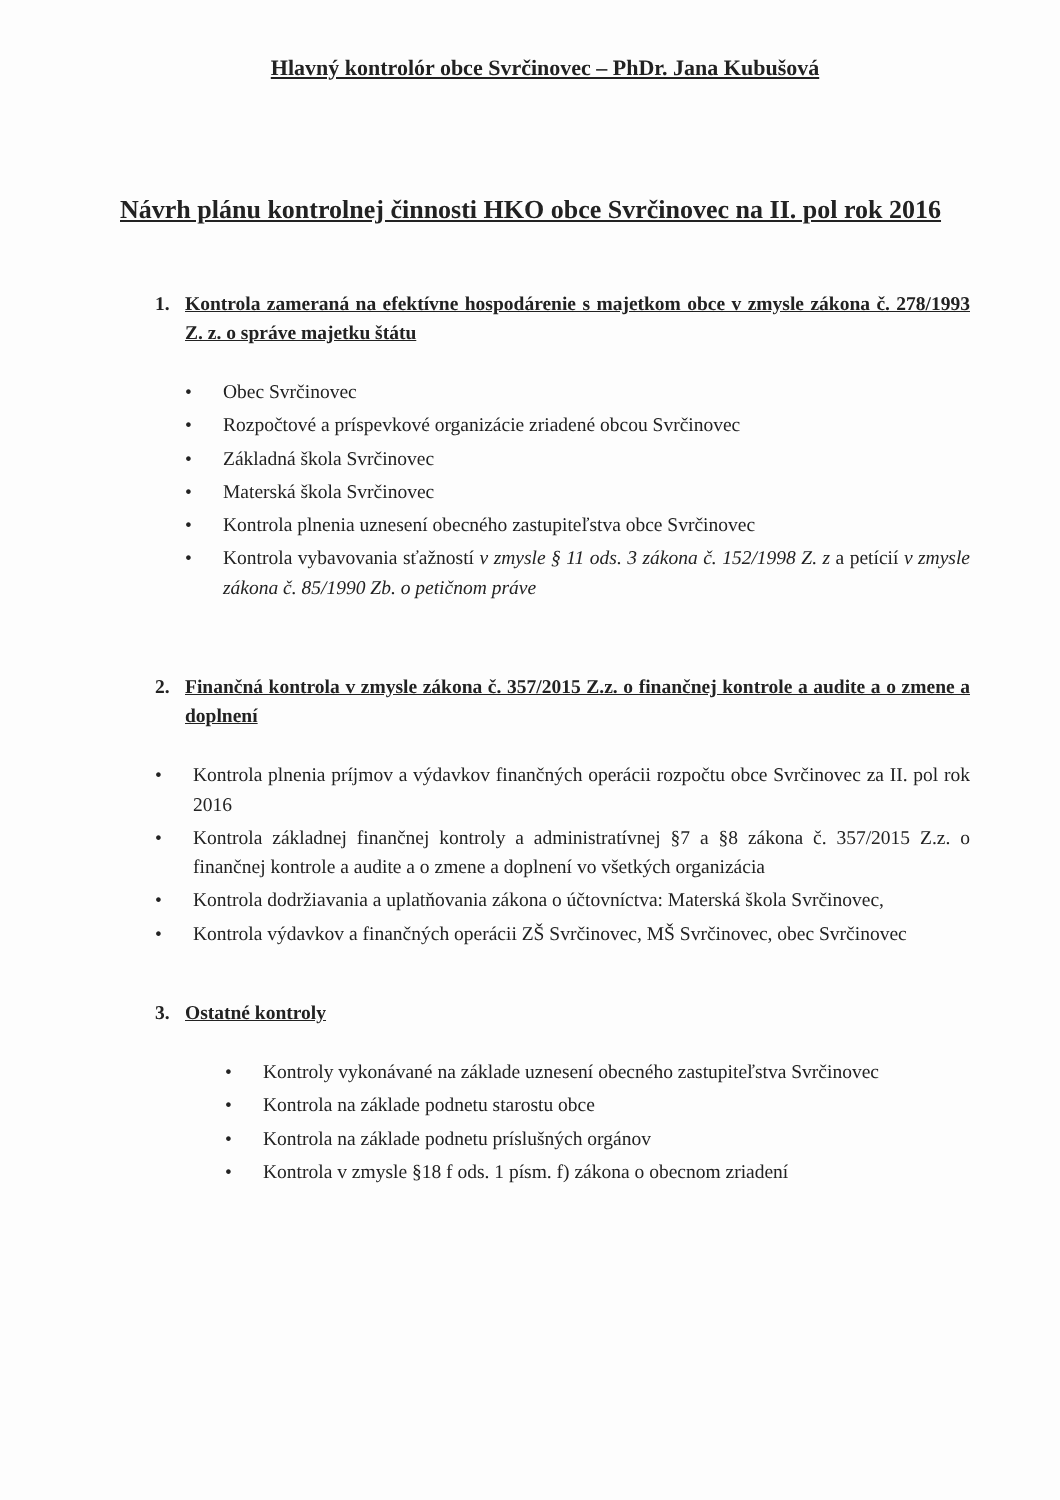Hlavný kontrolór obce Svrčinovec – PhDr. Jana Kubušová
Návrh plánu kontrolnej činnosti HKO obce Svrčinovec na II. pol rok 2016
1. Kontrola zameraná na efektívne hospodárenie s majetkom obce v zmysle zákona č. 278/1993 Z. z. o správe majetku štátu
• Obec Svrčinovec
• Rozpočtové a príspevkové organizácie zriadené obcou Svrčinovec
• Základná škola Svrčinovec
• Materská škola Svrčinovec
• Kontrola plnenia uznesení obecného zastupiteľstva obce Svrčinovec
• Kontrola vybavovania sťažností v zmysle § 11 ods. 3 zákona č. 152/1998 Z. z a petícií v zmysle zákona č. 85/1990 Zb. o petičnom práve
2. Finančná kontrola v zmysle zákona č. 357/2015 Z.z. o finančnej kontrole a audite a o zmene a doplnení
• Kontrola plnenia príjmov a výdavkov finančných operácii rozpočtu obce Svrčinovec za II. pol rok 2016
• Kontrola základnej finančnej kontroly a administratívnej §7 a §8 zákona č. 357/2015 Z.z. o finančnej kontrole a audite a o zmene a doplnení vo všetkých organizácia
• Kontrola dodržiavania a uplatňovania zákona o účtovníctva: Materská škola Svrčinovec,
• Kontrola výdavkov a finančných operácii ZŠ Svrčinovec, MŠ Svrčinovec, obec Svrčinovec
3. Ostatné kontroly
• Kontroly vykonávané na základe uznesení obecného zastupiteľstva Svrčinovec
• Kontrola na základe podnetu starostu obce
• Kontrola na základe podnetu príslušných orgánov
• Kontrola v zmysle §18 f ods. 1 písm. f) zákona o obecnom zriadení